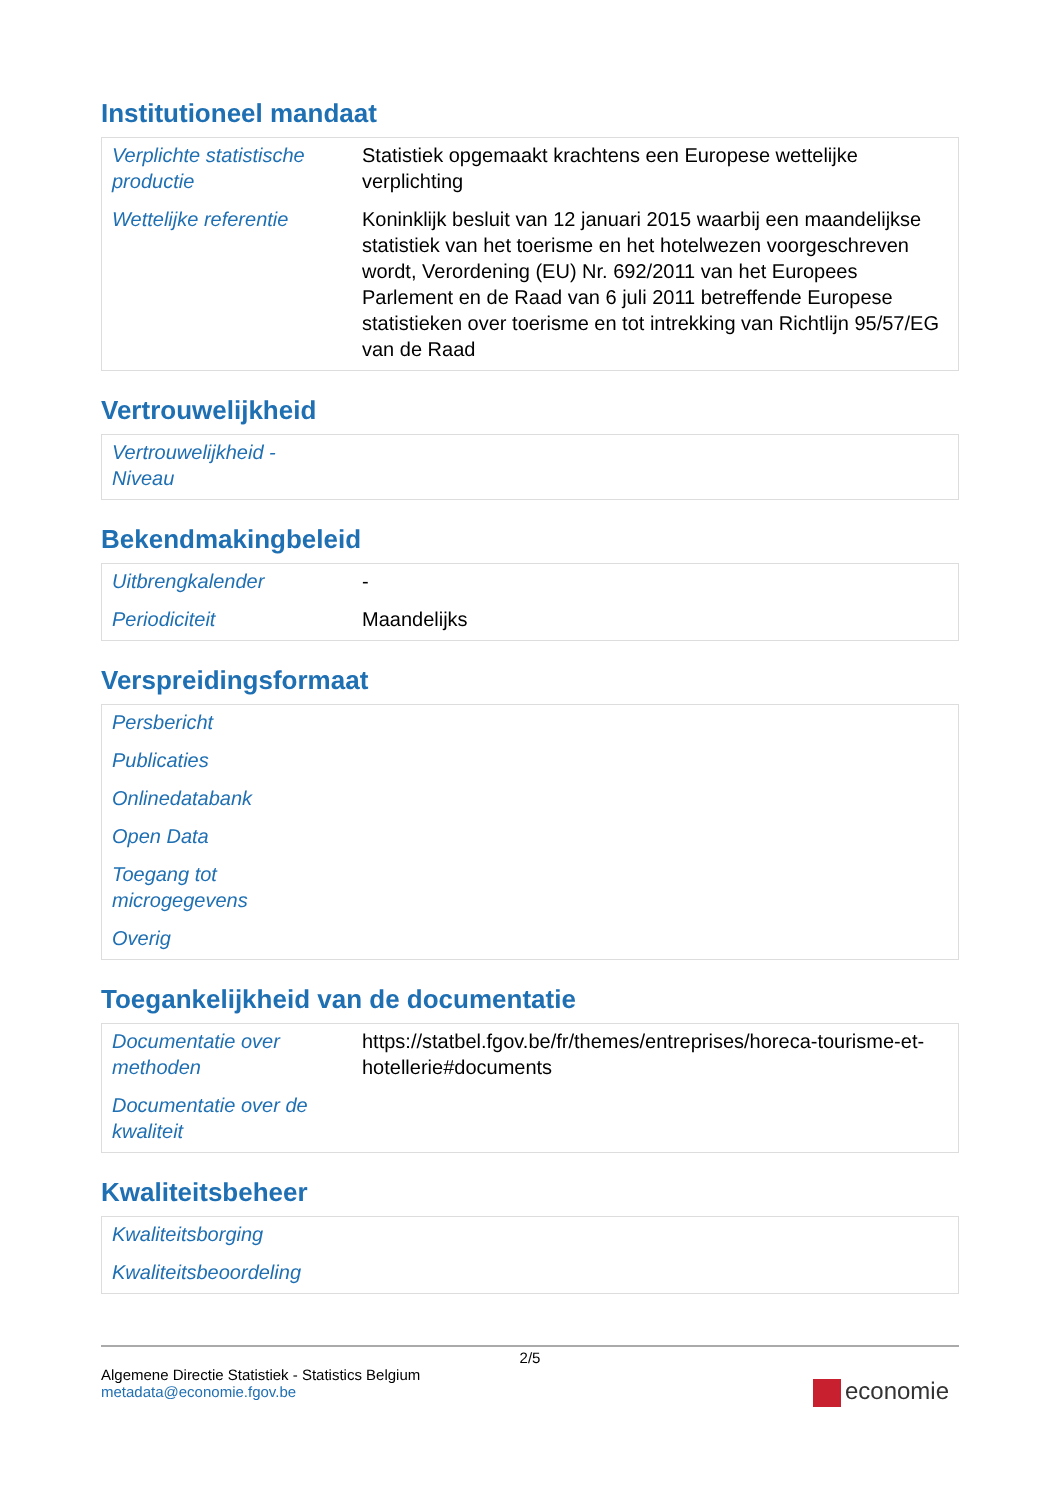Institutioneel mandaat
| Verplichte statistische productie | Statistiek opgemaakt krachtens een Europese wettelijke verplichting |
| Wettelijke referentie | Koninklijk besluit van 12 januari 2015 waarbij een maandelijkse statistiek van het toerisme en het hotelwezen voorgeschreven wordt, Verordening (EU) Nr. 692/2011 van het Europees Parlement en de Raad van 6 juli 2011 betreffende Europese statistieken over toerisme en tot intrekking van Richtlijn 95/57/EG van de Raad |
Vertrouwelijkheid
| Vertrouwelijkheid - Niveau | |
Bekendmakingbeleid
| Uitbrengkalender | - |
| Periodiciteit | Maandelijks |
Verspreidingsformaat
| Persbericht | |
| Publicaties | |
| Onlinedatabank | |
| Open Data | |
| Toegang tot microgegevens | |
| Overig | |
Toegankelijkheid van de documentatie
| Documentatie over methoden | https://statbel.fgov.be/fr/themes/entreprises/horeca-tourisme-et-hotellerie#documents |
| Documentatie over de kwaliteit | |
Kwaliteitsbeheer
| Kwaliteitsborging | |
| Kwaliteitsbeoordeling | |
2/5
Algemene Directie Statistiek - Statistics Belgium
metadata@economie.fgov.be
economie